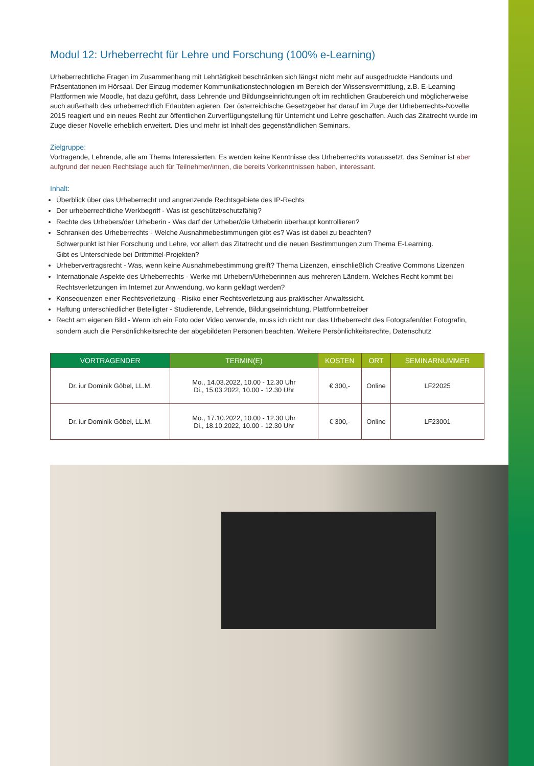Modul 12: Urheberrecht für Lehre und Forschung (100% e-Learning)
Urheberrechtliche Fragen im Zusammenhang mit Lehrtätigkeit beschränken sich längst nicht mehr auf ausgedruckte Handouts und Präsentationen im Hörsaal. Der Einzug moderner Kommunikationstechnologien im Bereich der Wissensvermittlung, z.B. E-Learning Plattformen wie Moodle, hat dazu geführt, dass Lehrende und Bildungseinrichtungen oft im rechtlichen Graubereich und möglicherweise auch außerhalb des urheberrechtlich Erlaubten agieren. Der österreichische Gesetzgeber hat darauf im Zuge der Urheberrechts-Novelle 2015 reagiert und ein neues Recht zur öffentlichen Zurverfügungstellung für Unterricht und Lehre geschaffen. Auch das Zitatrecht wurde im Zuge dieser Novelle erheblich erweitert. Dies und mehr ist Inhalt des gegenständlichen Seminars.
Zielgruppe:
Vortragende, Lehrende, alle am Thema Interessierten. Es werden keine Kenntnisse des Urheberrechts voraussetzt, das Seminar ist aber aufgrund der neuen Rechtslage auch für Teilnehmer/innen, die bereits Vorkenntnissen haben, interessant.
Inhalt:
Überblick über das Urheberrecht und angrenzende Rechtsgebiete des IP-Rechts
Der urheberrechtliche Werkbegriff - Was ist geschützt/schutzfähig?
Rechte des Urhebers/der Urheberin - Was darf der Urheber/die Urheberin überhaupt kontrollieren?
Schranken des Urheberrechts - Welche Ausnahmebestimmungen gibt es? Was ist dabei zu beachten?
Schwerpunkt ist hier Forschung und Lehre, vor allem das Zitatrecht und die neuen Bestimmungen zum Thema E-Learning.
Gibt es Unterschiede bei Drittmittel-Projekten?
Urhebervertragsrecht - Was, wenn keine Ausnahmebestimmung greift? Thema Lizenzen, einschließlich Creative Commons Lizenzen
Internationale Aspekte des Urheberrechts - Werke mit Urhebern/Urheberinnen aus mehreren Ländern. Welches Recht kommt bei Rechtsverletzungen im Internet zur Anwendung, wo kann geklagt werden?
Konsequenzen einer Rechtsverletzung - Risiko einer Rechtsverletzung aus praktischer Anwaltssicht.
Haftung unterschiedlicher Beteiligter - Studierende, Lehrende, Bildungseinrichtung, Plattformbetreiber
Recht am eigenen Bild - Wenn ich ein Foto oder Video verwende, muss ich nicht nur das Urheberrecht des Fotografen/der Fotografin, sondern auch die Persönlichkeitsrechte der abgebildeten Personen beachten. Weitere Persönlichkeitsrechte, Datenschutz
| VORTRAGENDER | TERMIN(E) | KOSTEN | ORT | SEMINARNUMMER |
| --- | --- | --- | --- | --- |
| Dr. iur Dominik Göbel, LL.M. | Mo., 14.03.2022, 10.00 - 12.30 Uhr Di., 15.03.2022, 10.00 - 12.30 Uhr | € 300,- | Online | LF22025 |
| Dr. iur Dominik Göbel, LL.M. | Mo., 17.10.2022, 10.00 - 12.30 Uhr Di., 18.10.2022, 10.00 - 12.30 Uhr | € 300,- | Online | LF23001 |